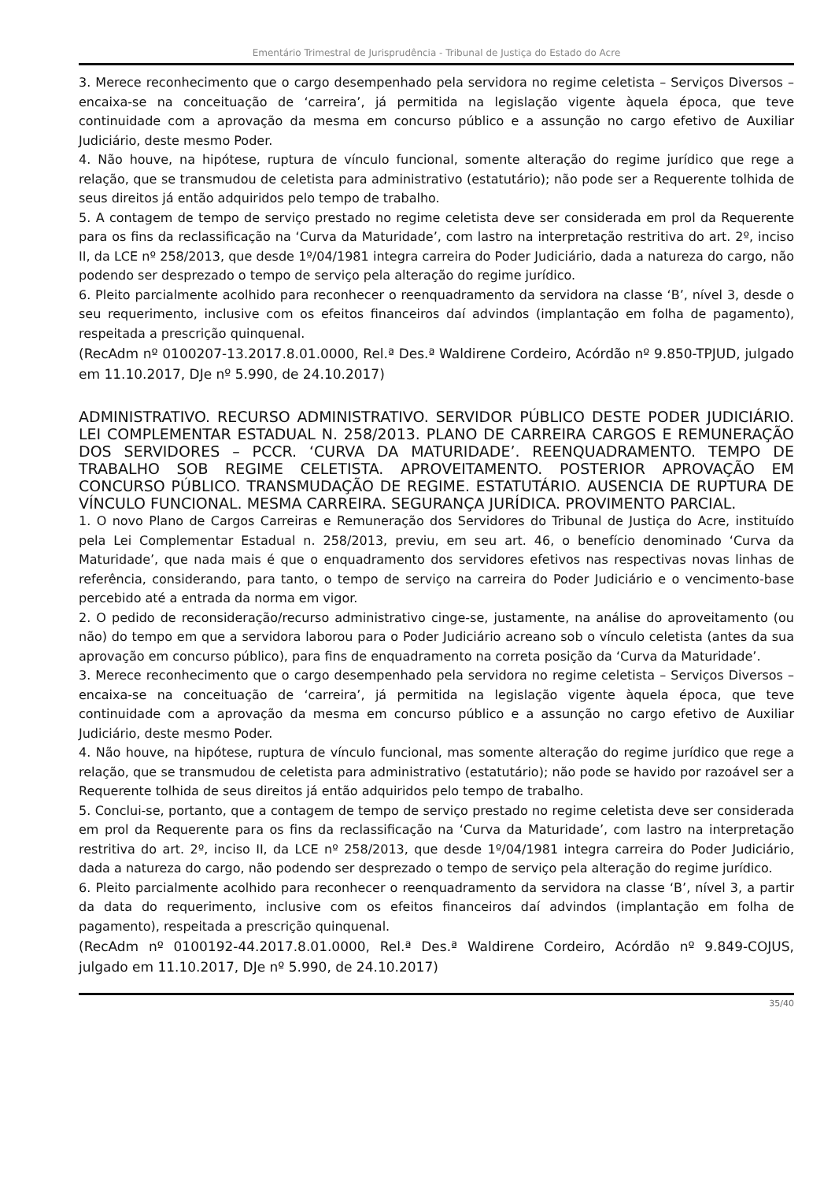Ementário Trimestral de Jurisprudência - Tribunal de Justiça do Estado do Acre
3. Merece reconhecimento que o cargo desempenhado pela servidora no regime celetista – Serviços Diversos – encaixa-se na conceituação de ‘carreira’, já permitida na legislação vigente àquela época, que teve continuidade com a aprovação da mesma em concurso público e a assunção no cargo efetivo de Auxiliar Judiciário, deste mesmo Poder.
4. Não houve, na hipótese, ruptura de vínculo funcional, somente alteração do regime jurídico que rege a relação, que se transmudou de celetista para administrativo (estatutário); não pode ser a Requerente tolhida de seus direitos já então adquiridos pelo tempo de trabalho.
5. A contagem de tempo de serviço prestado no regime celetista deve ser considerada em prol da Requerente para os fins da reclassificação na ‘Curva da Maturidade’, com lastro na interpretação restritiva do art. 2º, inciso II, da LCE nº 258/2013, que desde 1º/04/1981 integra carreira do Poder Judiciário, dada a natureza do cargo, não podendo ser desprezado o tempo de serviço pela alteração do regime jurídico.
6. Pleito parcialmente acolhido para reconhecer o reenquadramento da servidora na classe ‘B’, nível 3, desde o seu requerimento, inclusive com os efeitos financeiros daí advindos (implantação em folha de pagamento), respeitada a prescrição quinquenal.
(RecAdm nº 0100207-13.2017.8.01.0000, Rel.ª Des.ª Waldirene Cordeiro, Acórdão nº 9.850-TPJUD, julgado em 11.10.2017, DJe nº 5.990, de 24.10.2017)
ADMINISTRATIVO. RECURSO ADMINISTRATIVO. SERVIDOR PÚBLICO DESTE PODER JUDICIÁRIO. LEI COMPLEMENTAR ESTADUAL N. 258/2013. PLANO DE CARREIRA CARGOS E REMUNERAÇÃO DOS SERVIDORES – PCCR. ‘CURVA DA MATURIDADE’. REENQUADRAMENTO. TEMPO DE TRABALHO SOB REGIME CELETISTA. APROVEITAMENTO. POSTERIOR APROVAÇÃO EM CONCURSO PÚBLICO. TRANSMUDAÇÃO DE REGIME. ESTATUTÁRIO. AUSENCIA DE RUPTURA DE VÍNCULO FUNCIONAL. MESMA CARREIRA. SEGURANÇA JURÍDICA. PROVIMENTO PARCIAL.
1. O novo Plano de Cargos Carreiras e Remuneração dos Servidores do Tribunal de Justiça do Acre, instituído pela Lei Complementar Estadual n. 258/2013, previu, em seu art. 46, o benefício denominado ‘Curva da Maturidade’, que nada mais é que o enquadramento dos servidores efetivos nas respectivas novas linhas de referência, considerando, para tanto, o tempo de serviço na carreira do Poder Judiciário e o vencimento-base percebido até a entrada da norma em vigor.
2. O pedido de reconsideração/recurso administrativo cinge-se, justamente, na análise do aproveitamento (ou não) do tempo em que a servidora laborou para o Poder Judiciário acreano sob o vínculo celetista (antes da sua aprovação em concurso público), para fins de enquadramento na correta posição da ‘Curva da Maturidade’.
3. Merece reconhecimento que o cargo desempenhado pela servidora no regime celetista – Serviços Diversos – encaixa-se na conceituação de ‘carreira’, já permitida na legislação vigente àquela época, que teve continuidade com a aprovação da mesma em concurso público e a assunção no cargo efetivo de Auxiliar Judiciário, deste mesmo Poder.
4. Não houve, na hipótese, ruptura de vínculo funcional, mas somente alteração do regime jurídico que rege a relação, que se transmudou de celetista para administrativo (estatutário); não pode se havido por razoável ser a Requerente tolhida de seus direitos já então adquiridos pelo tempo de trabalho.
5. Conclui-se, portanto, que a contagem de tempo de serviço prestado no regime celetista deve ser considerada em prol da Requerente para os fins da reclassificação na ‘Curva da Maturidade’, com lastro na interpretação restritiva do art. 2º, inciso II, da LCE nº 258/2013, que desde 1º/04/1981 integra carreira do Poder Judiciário, dada a natureza do cargo, não podendo ser desprezado o tempo de serviço pela alteração do regime jurídico.
6. Pleito parcialmente acolhido para reconhecer o reenquadramento da servidora na classe ‘B’, nível 3, a partir da data do requerimento, inclusive com os efeitos financeiros daí advindos (implantação em folha de pagamento), respeitada a prescrição quinquenal.
(RecAdm nº 0100192-44.2017.8.01.0000, Rel.ª Des.ª Waldirene Cordeiro, Acórdão nº 9.849-COJUS, julgado em 11.10.2017, DJe nº 5.990, de 24.10.2017)
35/40